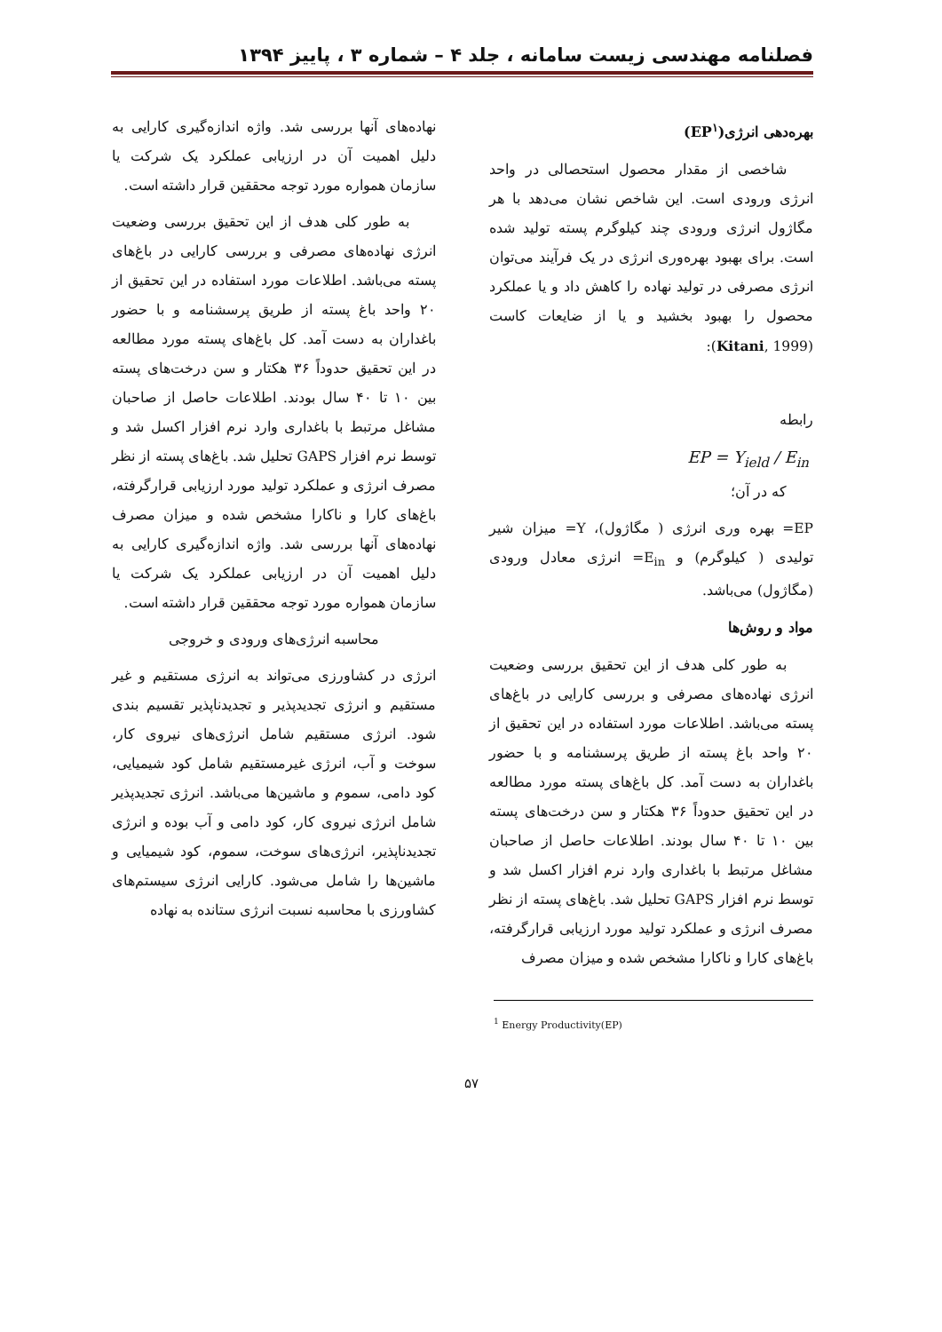فصلنامه مهندسی زیست سامانه ، جلد ۴ – شماره ۳ ، پاییز ۱۳۹۴
بهره‌دهی انرژی(EP<sup>۱</sup>)
شاخصی از مقدار محصول استحصالی در واحد انرژی ورودی است. این شاخص نشان می‌دهد با هر مگاژول انرژی ورودی چند کیلوگرم پسته تولید شده است. برای بهبود بهره‌وری انرژی در یک فرآیند می‌توان انرژی مصرفی در تولید نهاده را کاهش داد و یا عملکرد محصول را بهبود بخشید و یا از ضایعات کاست (Kitani, 1999):
رابطه
EP = Y<sub>ield</sub> / E<sub>in</sub>
که در آن؛
EP= بهره وری انرژی ( مگاژول)، Y= میزان شیر تولیدی ( کیلوگرم) و E<sub>in</sub>= انرژی معادل ورودی (مگاژول) می‌باشد.
مواد و روش‌ها
به طور کلی هدف از این تحقیق بررسی وضعیت انرژی نهاده‌های مصرفی و بررسی کارایی در باغ‌های پسته می‌باشد. اطلاعات مورد استفاده در این تحقیق از ۲۰ واحد باغ پسته از طریق پرسشنامه و با حضور باغداران به دست آمد. کل باغ‌های پسته مورد مطالعه در این تحقیق حدوداً ۳۶ هکتار و سن درخت‌های پسته بین ۱۰ تا ۴۰ سال بودند. اطلاعات حاصل از صاحبان مشاغل مرتبط با باغداری وارد نرم افزار اکسل شد و توسط نرم افزار GAPS تحلیل شد. باغ‌های پسته از نظر مصرف انرژی و عملکرد تولید مورد ارزیابی قرارگرفته، باغ‌های کارا و ناکارا مشخص شده و میزان مصرف
<sup>1</sup> Energy Productivity(EP)
نهاده‌های آنها بررسی شد. واژه اندازه‌گیری کارایی به دلیل اهمیت آن در ارزیابی عملکرد یک شرکت یا سازمان همواره مورد توجه محققین قرار داشته است.
به طور کلی هدف از این تحقیق بررسی وضعیت انرژی نهاده‌های مصرفی و بررسی کارایی در باغ‌های پسته می‌باشد. اطلاعات مورد استفاده در این تحقیق از ۲۰ واحد باغ پسته از طریق پرسشنامه و با حضور باغداران به دست آمد. کل باغ‌های پسته مورد مطالعه در این تحقیق حدوداً ۳۶ هکتار و سن درخت‌های پسته بین ۱۰ تا ۴۰ سال بودند. اطلاعات حاصل از صاحبان مشاغل مرتبط با باغداری وارد نرم افزار اکسل شد و توسط نرم افزار GAPS تحلیل شد. باغ‌های پسته از نظر مصرف انرژی و عملکرد تولید مورد ارزیابی قرارگرفته، باغ‌های کارا و ناکارا مشخص شده و میزان مصرف نهاده‌های آنها بررسی شد. واژه اندازه‌گیری کارایی به دلیل اهمیت آن در ارزیابی عملکرد یک شرکت یا سازمان همواره مورد توجه محققین قرار داشته است.
محاسبه انرژی‌های ورودی و خروجی
انرژی در کشاورزی می‌تواند به انرژی مستقیم و غیر مستقیم و انرژی تجدیدپذیر و تجدیدناپذیر تقسیم بندی شود. انرژی مستقیم شامل انرژی‌های نیروی کار، سوخت و آب، انرژی غیرمستقیم شامل کود شیمیایی، کود دامی، سموم و ماشین‌ها می‌باشد. انرژی تجدیدپذیر شامل انرژی نیروی کار، کود دامی و آب بوده و انرژی تجدیدناپذیر، انرژی‌های سوخت، سموم، کود شیمیایی و ماشین‌ها را شامل می‌شود. کارایی انرژی سیستم‌های کشاورزی با محاسبه نسبت انرژی ستانده به نهاده
۵۷